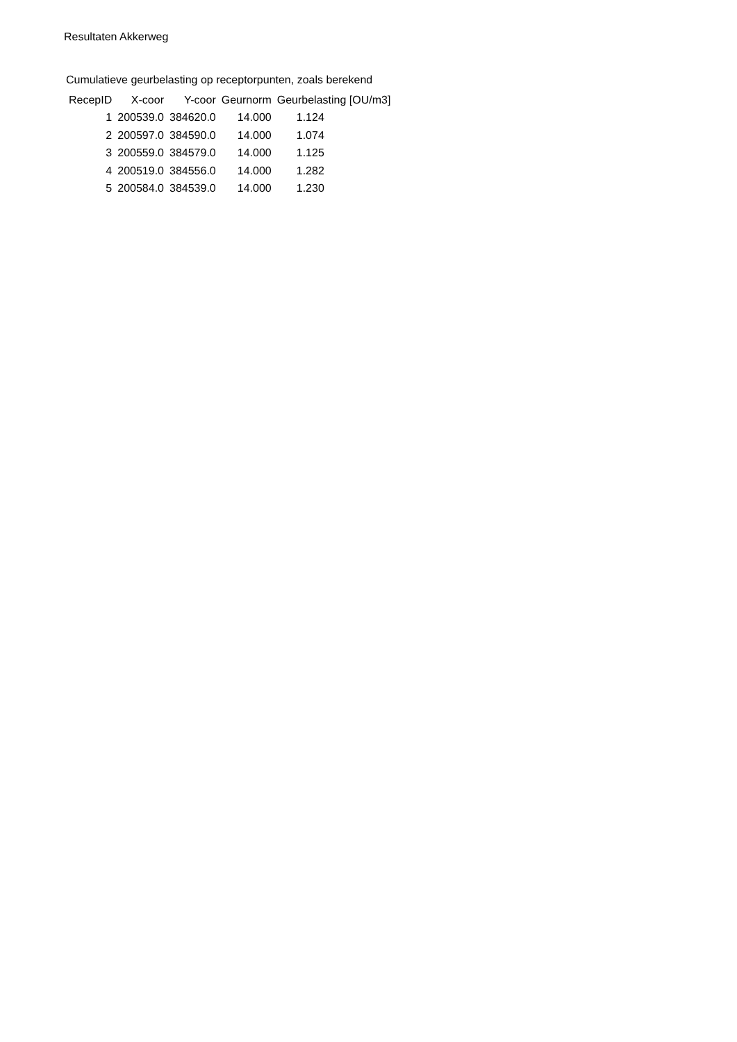Resultaten Akkerweg
Cumulatieve geurbelasting op receptorpunten, zoals berekend
| RecepID | X-coor | Y-coor | Geurnorm | Geurbelasting [OU/m3] |
| --- | --- | --- | --- | --- |
| 1 | 200539.0 | 384620.0 | 14.000 | 1.124 |
| 2 | 200597.0 | 384590.0 | 14.000 | 1.074 |
| 3 | 200559.0 | 384579.0 | 14.000 | 1.125 |
| 4 | 200519.0 | 384556.0 | 14.000 | 1.282 |
| 5 | 200584.0 | 384539.0 | 14.000 | 1.230 |